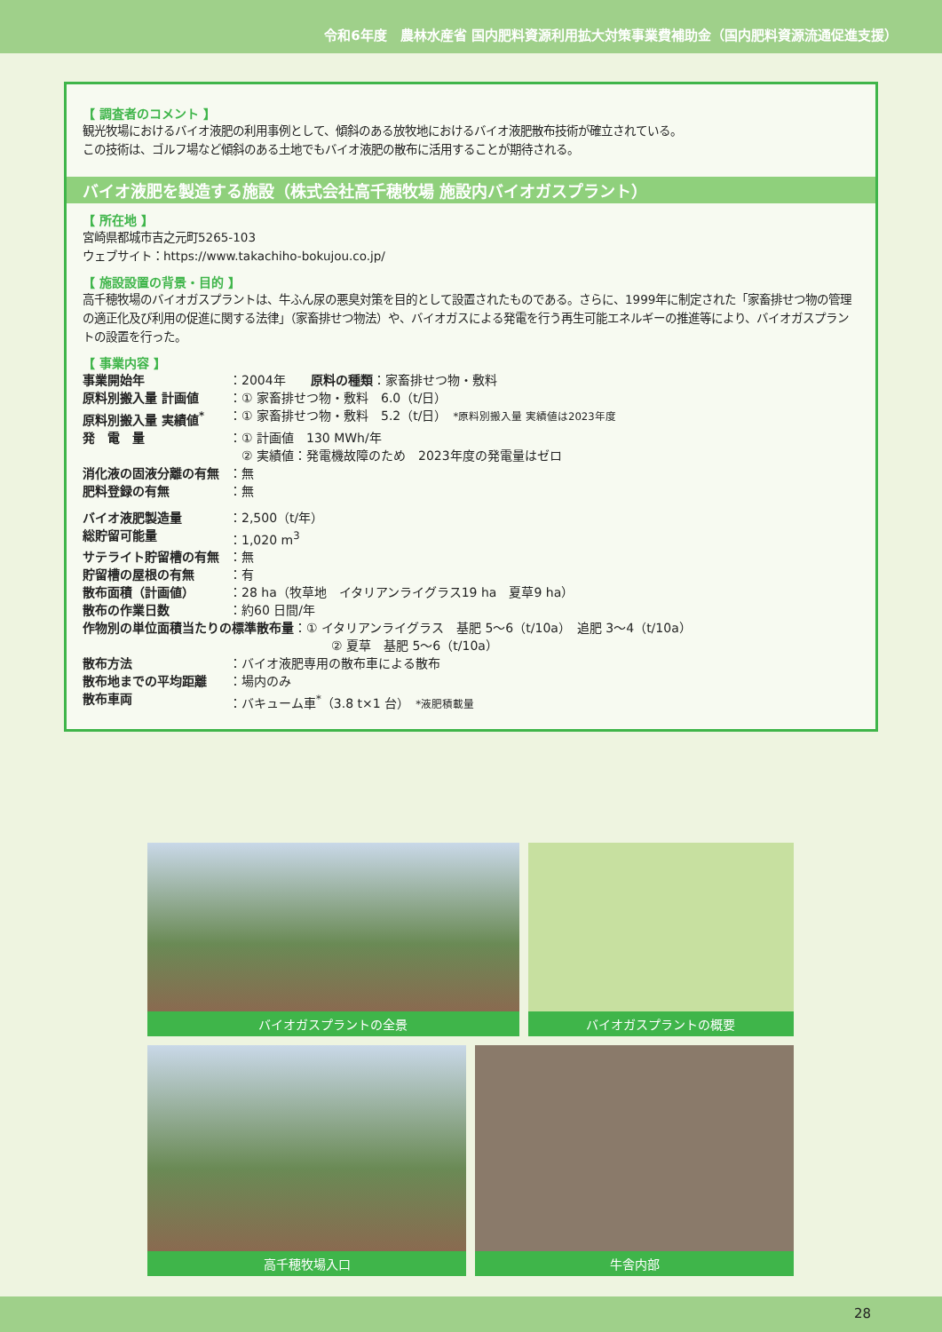令和6年度　農林水産省 国内肥料資源利用拡大対策事業費補助金（国内肥料資源流通促進支援）
【 調査者のコメント 】
観光牧場におけるバイオ液肥の利用事例として、傾斜のある放牧地におけるバイオ液肥散布技術が確立されている。
この技術は、ゴルフ場など傾斜のある土地でもバイオ液肥の散布に活用することが期待される。
バイオ液肥を製造する施設（株式会社高千穂牧場 施設内バイオガスプラント）
【 所在地 】
宮崎県都城市吉之元町5265-103
ウェブサイト：https://www.takachiho-bokujou.co.jp/
【 施設設置の背景・目的 】
高千穂牧場のバイオガスプラントは、牛ふん尿の悪臭対策を目的として設置されたものである。さらに、1999年に制定された「家畜排せつ物の管理の適正化及び利用の促進に関する法律」（家畜排せつ物法）や、バイオガスによる発電を行う再生可能エネルギーの推進等により、バイオガスプラントの設置を行った。
【 事業内容 】
事業開始年 ：2004年　　原料の種類：家畜排せつ物・敷料
原料別搬入量 計画値 ：① 家畜排せつ物・敷料　6.0（t/日）
原料別搬入量 実績値<sup>*</sup> ：① 家畜排せつ物・敷料　5.2（t/日）　*原料別搬入量 実績値は2023年度
発　電　量 ：① 計画値　130 MWh/年
　② 実績値：発電機故障のため　2023年度の発電量はゼロ
消化液の固液分離の有無 ：無
肥料登録の有無 ：無
バイオ液肥製造量 ：2,500（t/年）
総貯留可能量 ：1,020 m<sup>3</sup>
サテライト貯留槽の有無 ：無
貯留槽の屋根の有無 ：有
散布面積（計画値） ：28 ha（牧草地　イタリアンライグラス19 ha　夏草9 ha）
散布の作業日数 ：約60 日間/年
作物別の単位面積当たりの標準散布量：① イタリアンライグラス　基肥 5～6（t/10a）　追肥 3～4（t/10a）
　　　　　　　　　　　　　　　　　　　　② 夏草　基肥 5～6（t/10a）
散布方法 ：バイオ液肥専用の散布車による散布
散布地までの平均距離 ：場内のみ
散布車両 ：バキューム車<sup>*</sup>（3.8 t×1 台）　*液肥積載量
バイオガスプラントの全景 バイオガスプラントの概要
高千穂牧場入口 牛舎内部
28